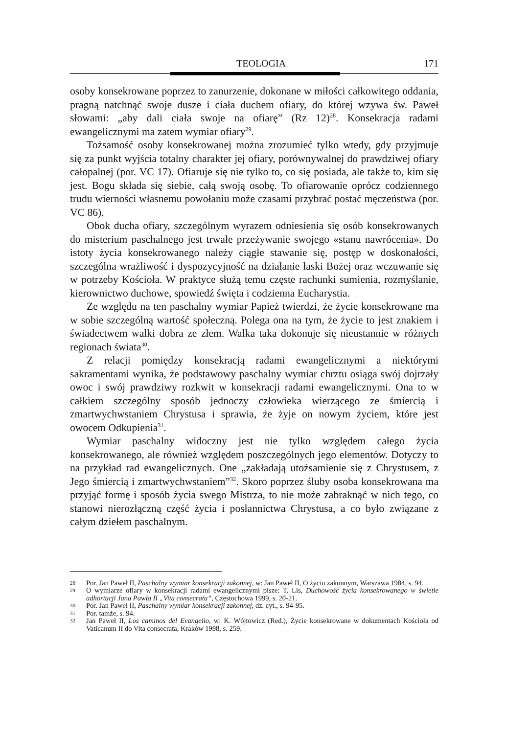TEOLOGIA 171
osoby konsekrowane poprzez to zanurzenie, dokonane w miłości całkowitego oddania, pragną natchnąć swoje dusze i ciała duchem ofiary, do której wzywa św. Paweł słowami: „aby dali ciała swoje na ofiarę” (Rz 12)<sup>28</sup>. Konsekracja radami ewangelicznymi ma zatem wymiar ofiary<sup>29</sup>.
Tożsamość osoby konsekrowanej można zrozumieć tylko wtedy, gdy przyjmuje się za punkt wyjścia totalny charakter jej ofiary, porównywalnej do prawdziwej ofiary całopalnej (por. VC 17). Ofiaruje się nie tylko to, co się posiada, ale także to, kim się jest. Bogu składa się siebie, całą swoją osobę. To ofiarowanie oprócz codziennego trudu wierności własnemu powołaniu może czasami przybrać postać męczeństwa (por. VC 86).
Obok ducha ofiary, szczególnym wyrazem odniesienia się osób konsekrowanych do misterium paschalnego jest trwałe przeżywanie swojego «stanu nawrócenia». Do istoty życia konsekrowanego należy ciągłe stawanie się, postęp w doskonałości, szczególna wrażliwość i dyspozycyjność na działanie łaski Bożej oraz wczuwanie się w potrzeby Kościoła. W praktyce służą temu częste rachunki sumienia, rozmyślanie, kierownictwo duchowe, spowiedź święta i codzienna Eucharystia.
Ze względu na ten paschalny wymiar Papież twierdzi, że życie konsekrowane ma w sobie szczególną wartość społeczną. Polega ona na tym, że życie to jest znakiem i świadectwem walki dobra ze złem. Walka taka dokonuje się nieustannie w różnych regionach świata<sup>30</sup>.
Z relacji pomiędzy konsekracją radami ewangelicznymi a niektórymi sakramentami wynika, że podstawowy paschalny wymiar chrztu osiąga swój dojrzały owoc i swój prawdziwy rozkwit w konsekracji radami ewangelicznymi. Ona to w całkiem szczególny sposób jednoczy człowieka wierzącego ze śmiercią i zmartwychwstaniem Chrystusa i sprawia, że żyje on nowym życiem, które jest owocem Odkupienia<sup>31</sup>.
Wymiar paschalny widoczny jest nie tylko względem całego życia konsekrowanego, ale również względem poszczególnych jego elementów. Dotyczy to na przykład rad ewangelicznych. One „zakładają utożsamienie się z Chrystusem, z Jego śmiercią i zmartwychwstaniem”<sup>32</sup>. Skoro poprzez śluby osoba konsekrowana ma przyjąć formę i sposób życia swego Mistrza, to nie może zabraknąć w nich tego, co stanowi nierozłączną część życia i posłannictwa Chrystusa, a co było związane z całym dziełem paschalnym.
28 Por. Jan Paweł II, Paschalny wymiar konsekracji zakonnej, w: Jan Paweł II, O życiu zakonnym, Warszawa 1984, s. 94.
29 O wymiarze ofiary w konsekracji radami ewangelicznymi pisze: T. Lis, Duchowość życia konsekrowanego w świetle adhortacji Jana Pawła II „Vita consecrata”, Częstochowa 1999, s. 20-21.
30 Por. Jan Paweł II, Paschalny wymiar konsekracji zakonnej, dz. cyt., s. 94-95.
31 Por. tamże, s. 94.
32 Jan Paweł II, Los caminos del Evangelio, w: K. Wójtowicz (Red.), Życie konsekrowane w dokumentach Kościoła od Vaticanum II do Vita consecrata, Kraków 1998, s. 259.